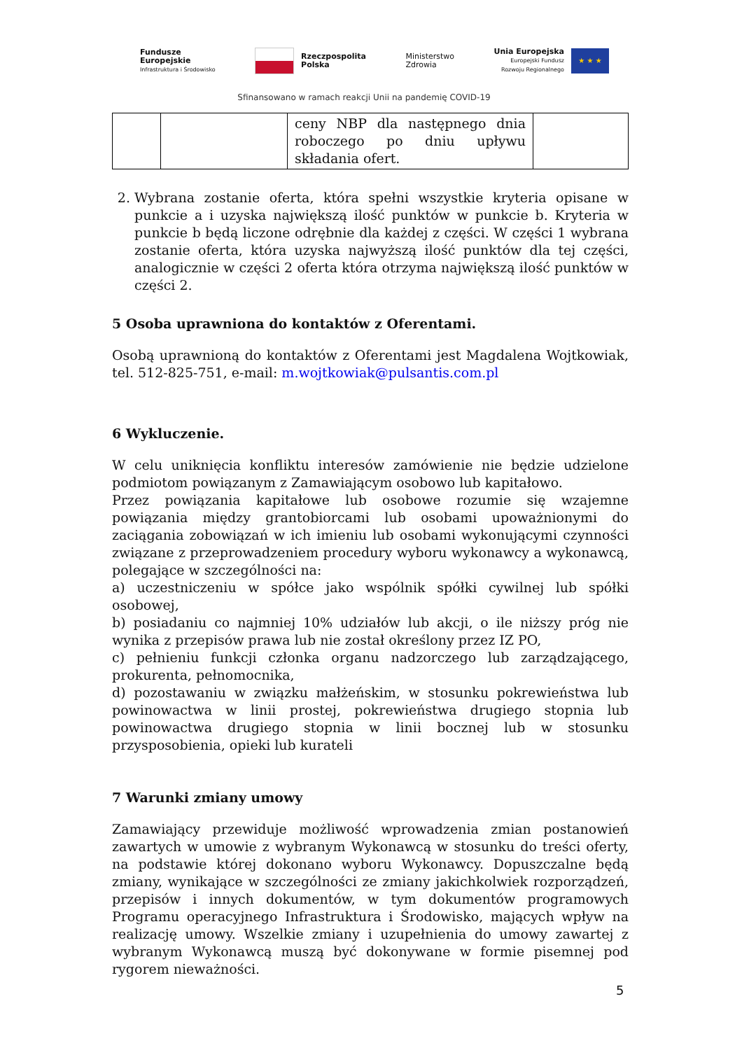Fundusze
Europejskie
Infrastruktura i Środowisko
Rzeczpospolita
Polska
Ministerstwo
Zdrowia
Unia Europejska
Europejski Fundusz
Rozwoju Regionalnego
★ ★ ★
Sfinansowano w ramach reakcji Unii na pandemię COVID-19
| | | ceny NBP dla następnego dnia roboczego po dniu upływu składania ofert. | |
2. Wybrana zostanie oferta, która spełni wszystkie kryteria opisane w punkcie a i uzyska największą ilość punktów w punkcie b. Kryteria w punkcie b będą liczone odrębnie dla każdej z części. W części 1 wybrana zostanie oferta, która uzyska najwyższą ilość punktów dla tej części, analogicznie w części 2 oferta która otrzyma największą ilość punktów w części 2.
5 Osoba uprawniona do kontaktów z Oferentami.
Osobą uprawnioną do kontaktów z Oferentami jest Magdalena Wojtkowiak, tel. 512-825-751, e-mail: m.wojtkowiak@pulsantis.com.pl
6 Wykluczenie.
W celu uniknięcia konfliktu interesów zamówienie nie będzie udzielone podmiotom powiązanym z Zamawiającym osobowo lub kapitałowo.
Przez powiązania kapitałowe lub osobowe rozumie się wzajemne powiązania między grantobiorcami lub osobami upoważnionymi do zaciągania zobowiązań w ich imieniu lub osobami wykonującymi czynności związane z przeprowadzeniem procedury wyboru wykonawcy a wykonawcą, polegające w szczególności na:
a) uczestniczeniu w spółce jako wspólnik spółki cywilnej lub spółki osobowej,
b) posiadaniu co najmniej 10% udziałów lub akcji, o ile niższy próg nie wynika z przepisów prawa lub nie został określony przez IZ PO,
c) pełnieniu funkcji członka organu nadzorczego lub zarządzającego, prokurenta, pełnomocnika,
d) pozostawaniu w związku małżeńskim, w stosunku pokrewieństwa lub powinowactwa w linii prostej, pokrewieństwa drugiego stopnia lub powinowactwa drugiego stopnia w linii bocznej lub w stosunku przysposobienia, opieki lub kurateli
7 Warunki zmiany umowy
Zamawiający przewiduje możliwość wprowadzenia zmian postanowień zawartych w umowie z wybranym Wykonawcą w stosunku do treści oferty, na podstawie której dokonano wyboru Wykonawcy. Dopuszczalne będą zmiany, wynikające w szczególności ze zmiany jakichkolwiek rozporządzeń, przepisów i innych dokumentów, w tym dokumentów programowych Programu operacyjnego Infrastruktura i Środowisko, mających wpływ na realizację umowy. Wszelkie zmiany i uzupełnienia do umowy zawartej z wybranym Wykonawcą muszą być dokonywane w formie pisemnej pod rygorem nieważności.
5